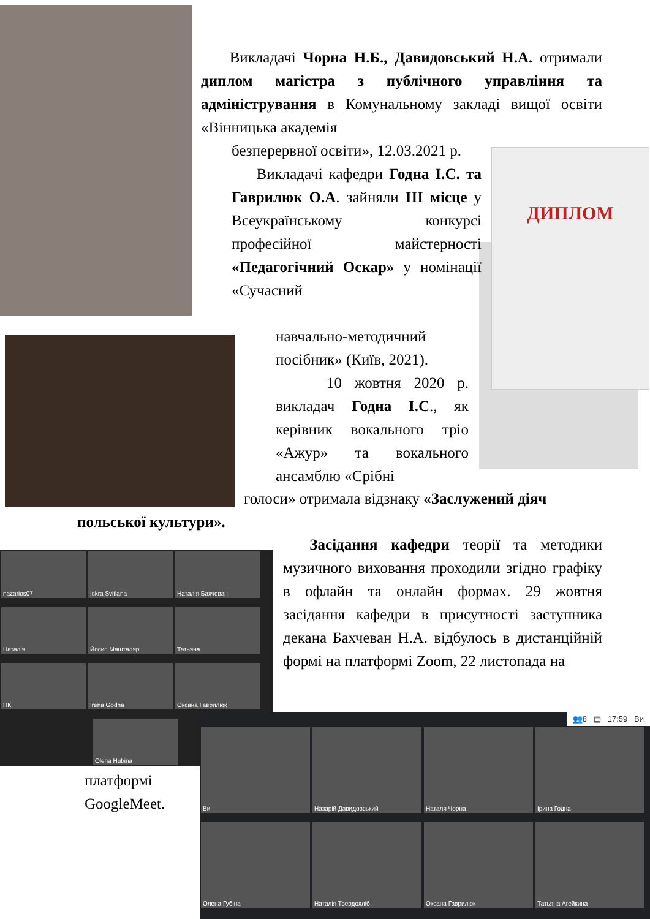ДИПЛОМ
Викладачі Чорна Н.Б., Давидовський Н.А. отримали диплом магістра з публічного управління та адміністрування в Комунальному закладі вищої освіти «Вінницька академія
безперервної освіти», 12.03.2021 р.
Викладачі кафедри Годна І.С. та Гаврилюк О.А. зайняли ІІІ місце у Всеукраїнському конкурсі професійної майстерності «Педагогічний Оскар» у номінації «Сучасний
навчально-методичний посібник» (Київ, 2021).
10 жовтня 2020 р. викладач Годна І.С., як керівник вокального тріо «Ажур» та вокального ансамблю «Срібні
голоси» отримала відзнаку «Заслужений діяч
польської культури».
nazarios07 Iskra Svitlana Наталія Бахчеван Наталія Йосип Машталяр Татьяна ПК Irena Godna Оксана Гаврилюк Olena Hubina
Засідання кафедри теорії та методики музичного виховання проходили згідно графіку в офлайн та онлайн формах. 29 жовтня засідання кафедри в присутності заступника декана Бахчеван Н.А. відбулось в дистанційній формі на платформі Zoom, 22 листопада на
платформі GoogleMeet.
👥8 ▤ 17:59 Ви
Ви Назарій Давидовський Наталя Чорна Ірина Годна Олена Губіна Наталія Твердохліб Оксана Гаврилюк Татьяна Агейкина